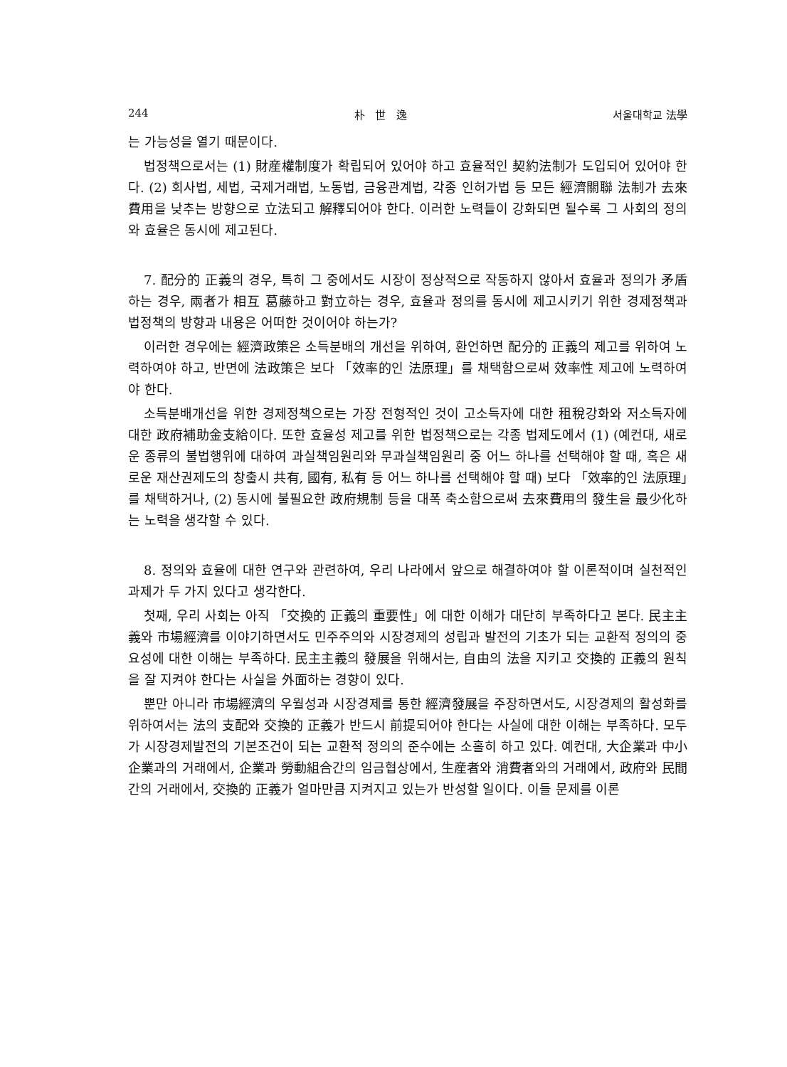244 朴 世 逸 서울대학교 法學
는 가능성을 열기 때문이다.
법정책으로서는 (1) 財産權制度가 확립되어 있어야 하고 효율적인 契約法制가 도입되어 있어야 한다. (2) 회사법, 세법, 국제거래법, 노동법, 금융관계법, 각종 인허가법 등 모든 經濟關聯 法制가 去來費用을 낮추는 방향으로 立法되고 解釋되어야 한다. 이러한 노력들이 강화되면 될수록 그 사회의 정의와 효율은 동시에 제고된다.
7. 配分的 正義의 경우, 특히 그 중에서도 시장이 정상적으로 작동하지 않아서 효율과 정의가 矛盾하는 경우, 兩者가 相互 葛藤하고 對立하는 경우, 효율과 정의를 동시에 제고시키기 위한 경제정책과 법정책의 방향과 내용은 어떠한 것이어야 하는가?
이러한 경우에는 經濟政策은 소득분배의 개선을 위하여, 환언하면 配分的 正義의 제고를 위하여 노력하여야 하고, 반면에 法政策은 보다 「效率的인 法原理」를 채택함으로써 效率性 제고에 노력하여야 한다.
소득분배개선을 위한 경제정책으로는 가장 전형적인 것이 고소득자에 대한 租稅강화와 저소득자에 대한 政府補助金支給이다. 또한 효율성 제고를 위한 법정책으로는 각종 법제도에서 (1) (예컨대, 새로운 종류의 불법행위에 대하여 과실책임원리와 무과실책임원리 중 어느 하나를 선택해야 할 때, 혹은 새로운 재산권제도의 창출시 共有, 國有, 私有 등 어느 하나를 선택해야 할 때) 보다 「效率的인 法原理」를 채택하거나, (2) 동시에 불필요한 政府規制 등을 대폭 축소함으로써 去來費用의 發生을 最少化하는 노력을 생각할 수 있다.
8. 정의와 효율에 대한 연구와 관련하여, 우리 나라에서 앞으로 해결하여야 할 이론적이며 실천적인 과제가 두 가지 있다고 생각한다.
첫째, 우리 사회는 아직 「交換的 正義의 重要性」에 대한 이해가 대단히 부족하다고 본다. 民主主義와 市場經濟를 이야기하면서도 민주주의와 시장경제의 성립과 발전의 기초가 되는 교환적 정의의 중요성에 대한 이해는 부족하다. 民主主義의 發展을 위해서는, 自由의 法을 지키고 交換的 正義의 원칙을 잘 지켜야 한다는 사실을 外面하는 경향이 있다.
뿐만 아니라 市場經濟의 우월성과 시장경제를 통한 經濟發展을 주장하면서도, 시장경제의 활성화를 위하여서는 法의 支配와 交換的 正義가 반드시 前提되어야 한다는 사실에 대한 이해는 부족하다. 모두가 시장경제발전의 기본조건이 되는 교환적 정의의 준수에는 소홀히 하고 있다. 예컨대, 大企業과 中小企業과의 거래에서, 企業과 勞動組合간의 임금협상에서, 生産者와 消費者와의 거래에서, 政府와 民間간의 거래에서, 交換的 正義가 얼마만큼 지켜지고 있는가 반성할 일이다. 이들 문제를 이론